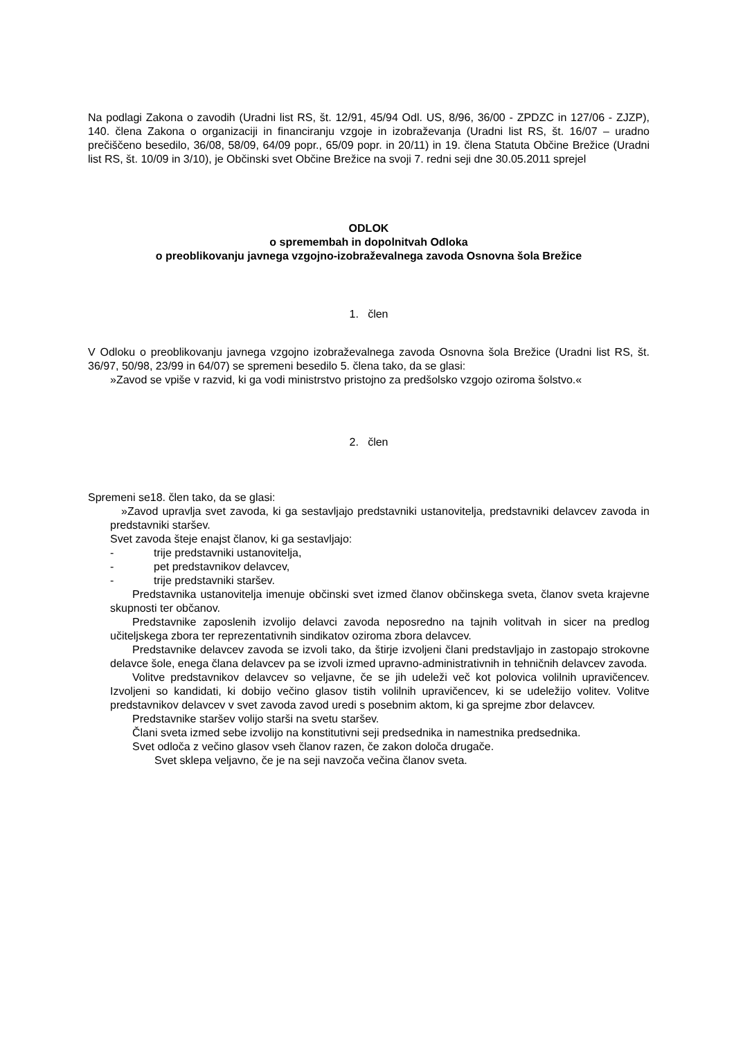Na podlagi Zakona o zavodih (Uradni list RS, št. 12/91, 45/94 Odl. US, 8/96, 36/00 - ZPDZC in 127/06 - ZJZP), 140. člena Zakona o organizaciji in financiranju vzgoje in izobraževanja (Uradni list RS, št. 16/07 – uradno prečiščeno besedilo, 36/08, 58/09, 64/09 popr., 65/09 popr. in 20/11) in 19. člena Statuta Občine Brežice (Uradni list RS, št. 10/09 in 3/10), je Občinski svet Občine Brežice na svoji 7. redni seji dne 30.05.2011 sprejel
ODLOK
o spremembah in dopolnitvah Odloka
o preoblikovanju javnega vzgojno-izobraževalnega zavoda Osnovna šola Brežice
1. člen
V Odloku o preoblikovanju javnega vzgojno izobraževalnega zavoda Osnovna šola Brežice (Uradni list RS, št. 36/97, 50/98, 23/99 in 64/07) se spremeni besedilo 5. člena tako, da se glasi:
»Zavod se vpiše v razvid, ki ga vodi ministrstvo pristojno za predšolsko vzgojo oziroma šolstvo.«
2. člen
Spremeni se18. člen tako, da se glasi:
»Zavod upravlja svet zavoda, ki ga sestavljajo predstavniki ustanovitelja, predstavniki delavcev zavoda in predstavniki staršev.
Svet zavoda šteje enajst članov, ki ga sestavljajo:
- trije predstavniki ustanovitelja,
- pet predstavnikov delavcev,
- trije predstavniki staršev.
Predstavnika ustanovitelja imenuje občinski svet izmed članov občinskega sveta, članov sveta krajevne skupnosti ter občanov.
Predstavnike zaposlenih izvolijo delavci zavoda neposredno na tajnih volitvah in sicer na predlog učiteljskega zbora ter reprezentativnih sindikatov oziroma zbora delavcev.
Predstavnike delavcev zavoda se izvoli tako, da štirje izvoljeni člani predstavljajo in zastopajo strokovne delavce šole, enega člana delavcev pa se izvoli izmed upravno-administrativnih in tehničnih delavcev zavoda.
Volitve predstavnikov delavcev so veljavne, če se jih udeleži več kot polovica volilnih upravičencev. Izvoljeni so kandidati, ki dobijo večino glasov tistih volilnih upravičencev, ki se udeležijo volitev. Volitve predstavnikov delavcev v svet zavoda zavod uredi s posebnim aktom, ki ga sprejme zbor delavcev.
Predstavnike staršev volijo starši na svetu staršev.
Člani sveta izmed sebe izvolijo na konstitutivni seji predsednika in namestnika predsednika.
Svet odloča z večino glasov vseh članov razen, če zakon določa drugače.
Svet sklepa veljavno, če je na seji navzoča večina članov sveta.